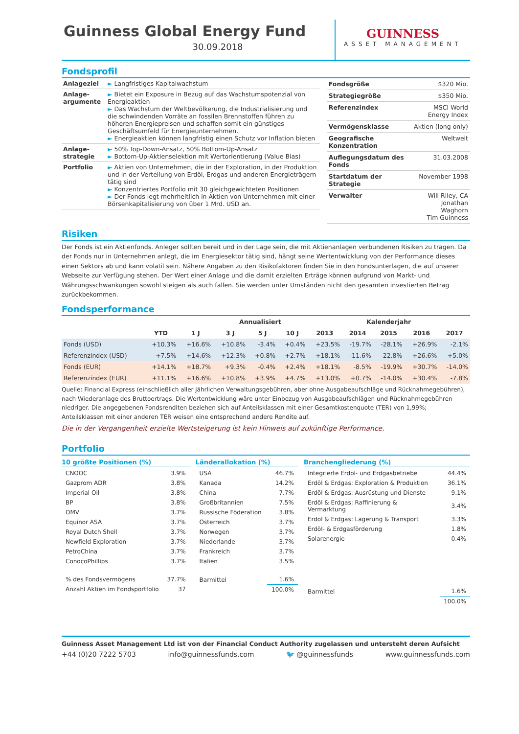Guinness Global Energy Fund
30.09.2018
GUINNESS
ASSET MANAGEMENT
Fondsprofil
| Anlageziel | ► Langfristiges Kapitalwachstum |
| Anlage-argumente | ► Bietet ein Exposure in Bezug auf das Wachstumspotenzial von Energieaktien ► Das Wachstum der Weltbevölkerung, die Industrialisierung und die schwindenden Vorräte an fossilen Brennstoffen führen zu höheren Energiepreisen und schaffen somit ein günstiges Geschäftsumfeld für Energieunternehmen. ► Energieaktien können langfristig einen Schutz vor Inflation bieten |
| Anlage-strategie | ► 50% Top-Down-Ansatz, 50% Bottom-Up-Ansatz ► Bottom-Up-Aktienselektion mit Wertorientierung (Value Bias) |
| Portfolio | ► Aktien von Unternehmen, die in der Exploration, in der Produktion und in der Verteilung von Erdöl, Erdgas und anderen Energieträgern tätig sind ► Konzentriertes Portfolio mit 30 gleichgewichteten Positionen ► Der Fonds legt mehrheitlich in Aktien von Unternehmen mit einer Börsenkapitalisierung von über 1 Mrd. USD an. |
| Fondsgröße | $320 Mio. |
| Strategiegröße | $350 Mio. |
| Referenzindex | MSCI World Energy Index |
| Vermögensklasse | Aktien (long only) |
| Geografische Konzentration | Weltweit |
| Auflegungsdatum des Fonds | 31.03.2008 |
| Startdatum der Strategie | November 1998 |
| Verwalter | Will Riley, CA Jonathan Waghorn Tim Guinness |
Risiken
Der Fonds ist ein Aktienfonds. Anleger sollten bereit und in der Lage sein, die mit Aktienanlagen verbundenen Risiken zu tragen. Da der Fonds nur in Unternehmen anlegt, die im Energiesektor tätig sind, hängt seine Wertentwicklung von der Performance dieses einen Sektors ab und kann volatil sein. Nähere Angaben zu den Risikofaktoren finden Sie in den Fondsunterlagen, die auf unserer Webseite zur Verfügung stehen. Der Wert einer Anlage und die damit erzielten Erträge können aufgrund von Markt- und Währungsschwankungen sowohl steigen als auch fallen. Sie werden unter Umständen nicht den gesamten investierten Betrag zurückbekommen.
Fondsperformance
| | | | Annualisiert | | | Kalenderjahr | | | | |
| --- | --- | --- | --- | --- | --- | --- | --- | --- | --- | --- |
| | YTD | 1 J | 3 J | 5 J | 10 J | 2013 | 2014 | 2015 | 2016 | 2017 |
| Fonds (USD) | +10.3% | +16.6% | +10.8% | -3.4% | +0.4% | +23.5% | -19.7% | -28.1% | +26.9% | -2.1% |
| Referenzindex (USD) | +7.5% | +14.6% | +12.3% | +0.8% | +2.7% | +18.1% | -11.6% | -22.8% | +26.6% | +5.0% |
| Fonds (EUR) | +14.1% | +18.7% | +9.3% | -0.4% | +2.4% | +18.1% | -8.5% | -19.9% | +30.7% | -14.0% |
| Referenzindex (EUR) | +11.1% | +16.6% | +10.8% | +3.9% | +4.7% | +13.0% | +0.7% | -14.0% | +30.4% | -7.8% |
Quelle: Financial Express (einschließlich aller jährlichen Verwaltungsgebühren, aber ohne Ausgabeaufschläge und Rücknahmegebühren), nach Wiederanlage des Bruttoertrags. Die Wertentwicklung wäre unter Einbezug von Ausgabeaufschlägen und Rücknahmegebühren niedriger. Die angegebenen Fondsrenditen beziehen sich auf Anteilsklassen mit einer Gesamtkostenquote (TER) von 1,99%; Anteilsklassen mit einer anderen TER weisen eine entsprechend andere Rendite auf.
Die in der Vergangenheit erzielte Wertsteigerung ist kein Hinweis auf zukünftige Performance.
Portfolio
10 größte Positionen (%)
| CNOOC | 3.9% |
| Gazprom ADR | 3.8% |
| Imperial Oil | 3.8% |
| BP | 3.8% |
| OMV | 3.7% |
| Equinor ASA | 3.7% |
| Royal Dutch Shell | 3.7% |
| Newfield Exploration | 3.7% |
| PetroChina | 3.7% |
| ConocoPhillips | 3.7% |
| % des Fondsvermögens | 37.7% |
| Anzahl Aktien im Fondsportfolio | 37 |
Länderallokation (%)
| USA | 46.7% |
| Kanada | 14.2% |
| China | 7.7% |
| Großbritannien | 7.5% |
| Russische Föderation | 3.8% |
| Österreich | 3.7% |
| Norwegen | 3.7% |
| Niederlande | 3.7% |
| Frankreich | 3.7% |
| Italien | 3.5% |
| Barmittel | 1.6% |
| | 100.0% |
Branchengliederung (%)
| Integrierte Erdöl- und Erdgasbetriebe | 44.4% |
| Erdöl & Erdgas: Exploration & Produktion | 36.1% |
| Erdöl & Erdgas: Ausrüstung und Dienste | 9.1% |
| Erdöl & Erdgas: Raffinierung & Vermarktung | 3.4% |
| Erdöl & Erdgas: Lagerung & Transport | 3.3% |
| Erdöl- & Erdgasförderung | 1.8% |
| Solarenergie | 0.4% |
| Barmittel | 1.6% |
| | 100.0% |
Guinness Asset Management Ltd ist von der Financial Conduct Authority zugelassen und untersteht deren Aufsicht
+44 (0)20 7222 5703 info@guinnessfunds.com 🐦 @guinnessfunds www.guinnessfunds.com